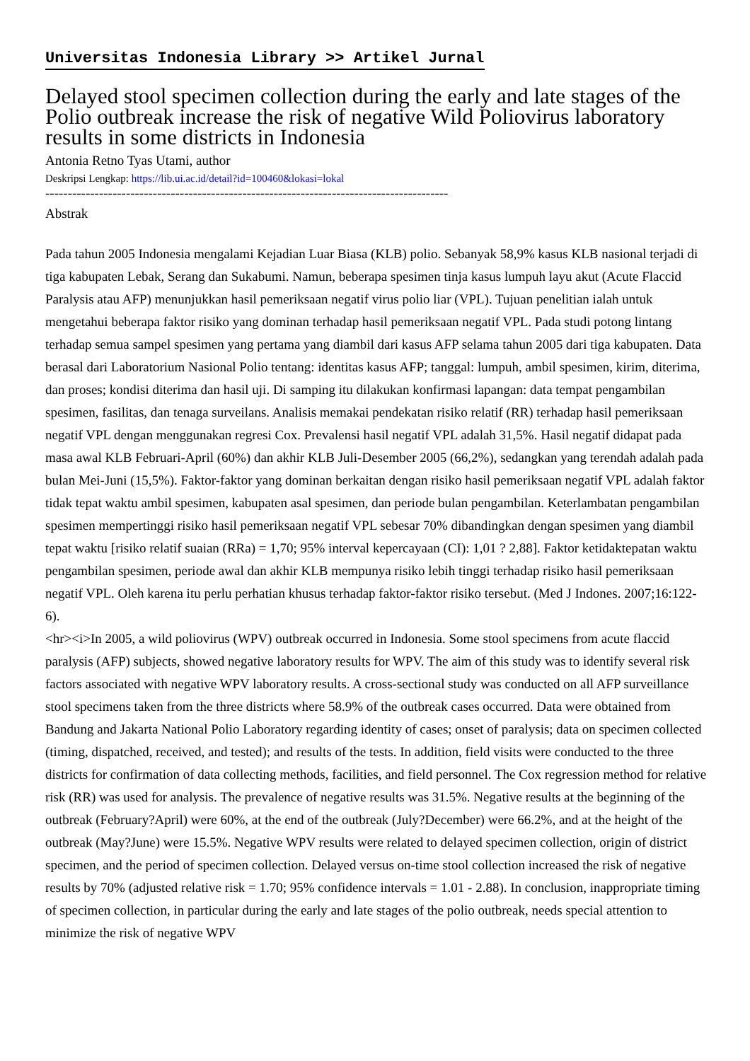Universitas Indonesia Library >> Artikel Jurnal
Delayed stool specimen collection during the early and late stages of the Polio outbreak increase the risk of negative Wild Poliovirus laboratory results in some districts in Indonesia
Antonia Retno Tyas Utami, author
Deskripsi Lengkap: https://lib.ui.ac.id/detail?id=100460&lokasi=lokal
------------------------------------------------------------------------------------------
Abstrak
Pada tahun 2005 Indonesia mengalami Kejadian Luar Biasa (KLB) polio. Sebanyak 58,9% kasus KLB nasional terjadi di tiga kabupaten Lebak, Serang dan Sukabumi. Namun, beberapa spesimen tinja kasus lumpuh layu akut (Acute Flaccid Paralysis atau AFP) menunjukkan hasil pemeriksaan negatif virus polio liar (VPL). Tujuan penelitian ialah untuk mengetahui beberapa faktor risiko yang dominan terhadap hasil pemeriksaan negatif VPL. Pada studi potong lintang terhadap semua sampel spesimen yang pertama yang diambil dari kasus AFP selama tahun 2005 dari tiga kabupaten. Data berasal dari Laboratorium Nasional Polio tentang: identitas kasus AFP; tanggal: lumpuh, ambil spesimen, kirim, diterima, dan proses; kondisi diterima dan hasil uji. Di samping itu dilakukan konfirmasi lapangan: data tempat pengambilan spesimen, fasilitas, dan tenaga surveilans. Analisis memakai pendekatan risiko relatif (RR) terhadap hasil pemeriksaan negatif VPL dengan menggunakan regresi Cox. Prevalensi hasil negatif VPL adalah 31,5%. Hasil negatif didapat pada masa awal KLB Februari-April (60%) dan akhir KLB Juli-Desember 2005 (66,2%), sedangkan yang terendah adalah pada bulan Mei-Juni (15,5%). Faktor-faktor yang dominan berkaitan dengan risiko hasil pemeriksaan negatif VPL adalah faktor tidak tepat waktu ambil spesimen, kabupaten asal spesimen, dan periode bulan pengambilan. Keterlambatan pengambilan spesimen mempertinggi risiko hasil pemeriksaan negatif VPL sebesar 70% dibandingkan dengan spesimen yang diambil tepat waktu [risiko relatif suaian (RRa) = 1,70; 95% interval kepercayaan (CI): 1,01 ? 2,88]. Faktor ketidaktepatan waktu pengambilan spesimen, periode awal dan akhir KLB mempunya risiko lebih tinggi terhadap risiko hasil pemeriksaan negatif VPL. Oleh karena itu perlu perhatian khusus terhadap faktor-faktor risiko tersebut. (Med J Indones. 2007;16:122-6).
<hr><i>In 2005, a wild poliovirus (WPV) outbreak occurred in Indonesia. Some stool specimens from acute flaccid paralysis (AFP) subjects, showed negative laboratory results for WPV. The aim of this study was to identify several risk factors associated with negative WPV laboratory results. A cross-sectional study was conducted on all AFP surveillance stool specimens taken from the three districts where 58.9% of the outbreak cases occurred. Data were obtained from Bandung and Jakarta National Polio Laboratory regarding identity of cases; onset of paralysis; data on specimen collected (timing, dispatched, received, and tested); and results of the tests. In addition, field visits were conducted to the three districts for confirmation of data collecting methods, facilities, and field personnel. The Cox regression method for relative risk (RR) was used for analysis. The prevalence of negative results was 31.5%. Negative results at the beginning of the outbreak (February?April) were 60%, at the end of the outbreak (July?December) were 66.2%, and at the height of the outbreak (May?June) were 15.5%. Negative WPV results were related to delayed specimen collection, origin of district specimen, and the period of specimen collection. Delayed versus on-time stool collection increased the risk of negative results by 70% (adjusted relative risk = 1.70; 95% confidence intervals = 1.01 - 2.88). In conclusion, inappropriate timing of specimen collection, in particular during the early and late stages of the polio outbreak, needs special attention to minimize the risk of negative WPV